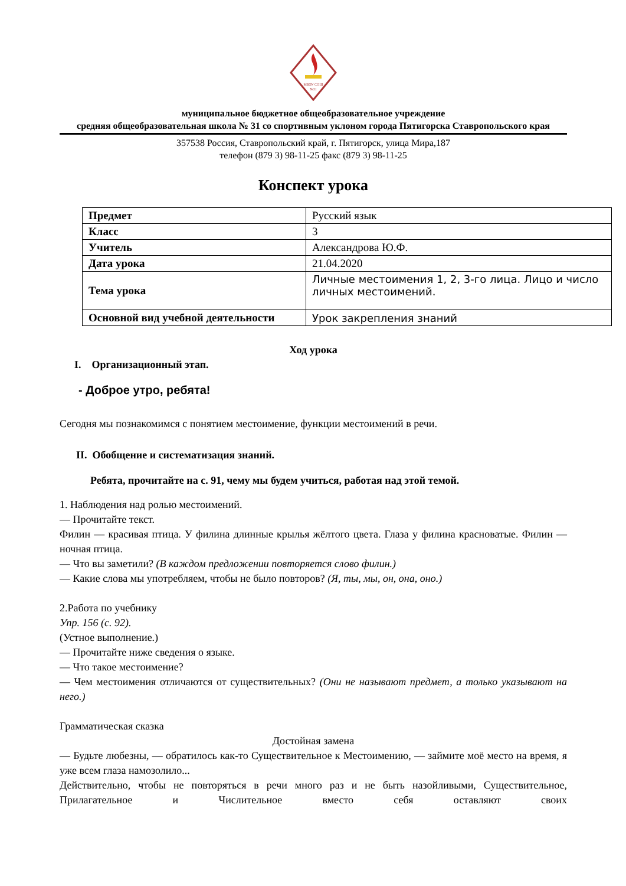МБОУ СОШ
№31
муниципальное бюджетное общеобразовательное учреждение
средняя общеобразовательная школа № 31 со спортивным уклоном города Пятигорска Ставропольского края
357538 Россия, Ставропольский край, г. Пятигорск, улица Мира,187
телефон (879 3) 98-11-25 факс (879 3) 98-11-25
Конспект урока
| Предмет | Русский язык |
| Класс | 3 |
| Учитель | Александрова Ю.Ф. |
| Дата урока | 21.04.2020 |
| Тема урока | Личные местоимения 1, 2, 3-го лица. Лицо и число личных местоимений. |
| Основной вид учебной деятельности | Урок закрепления знаний |
Ход урока
I. Организационный этап.
- Доброе утро, ребята!
Сегодня мы познакомимся с понятием местоимение, функции местоимений в речи.
II. Обобщение и систематизация знаний.
Ребята, прочитайте на с. 91, чему мы будем учиться, работая над этой темой.
1. Наблюдения над ролью местоимений.
— Прочитайте текст.
Филин — красивая птица. У филина длинные крылья жёлтого цвета. Глаза у филина красноватые. Филин — ночная птица.
— Что вы заметили? (В каждом предложении повторяется слово филин.)
— Какие слова мы употребляем, чтобы не было повторов? (Я, ты, мы, он, она, оно.)
2.Работа по учебнику
Упр. 156 (с. 92).
(Устное выполнение.)
— Прочитайте ниже сведения о языке.
— Что такое местоимение?
— Чем местоимения отличаются от существительных? (Они не называют предмет, а только указывают на него.)
Грамматическая сказка
Достойная замена
— Будьте любезны, — обратилось как-то Существительное к Местоимению, — займите моё место на время, я уже всем глаза намозолило...
Действительно, чтобы не повторяться в речи много раз и не быть назойливыми, Существительное, Прилагательное и Числительное вместо себя оставляют своих